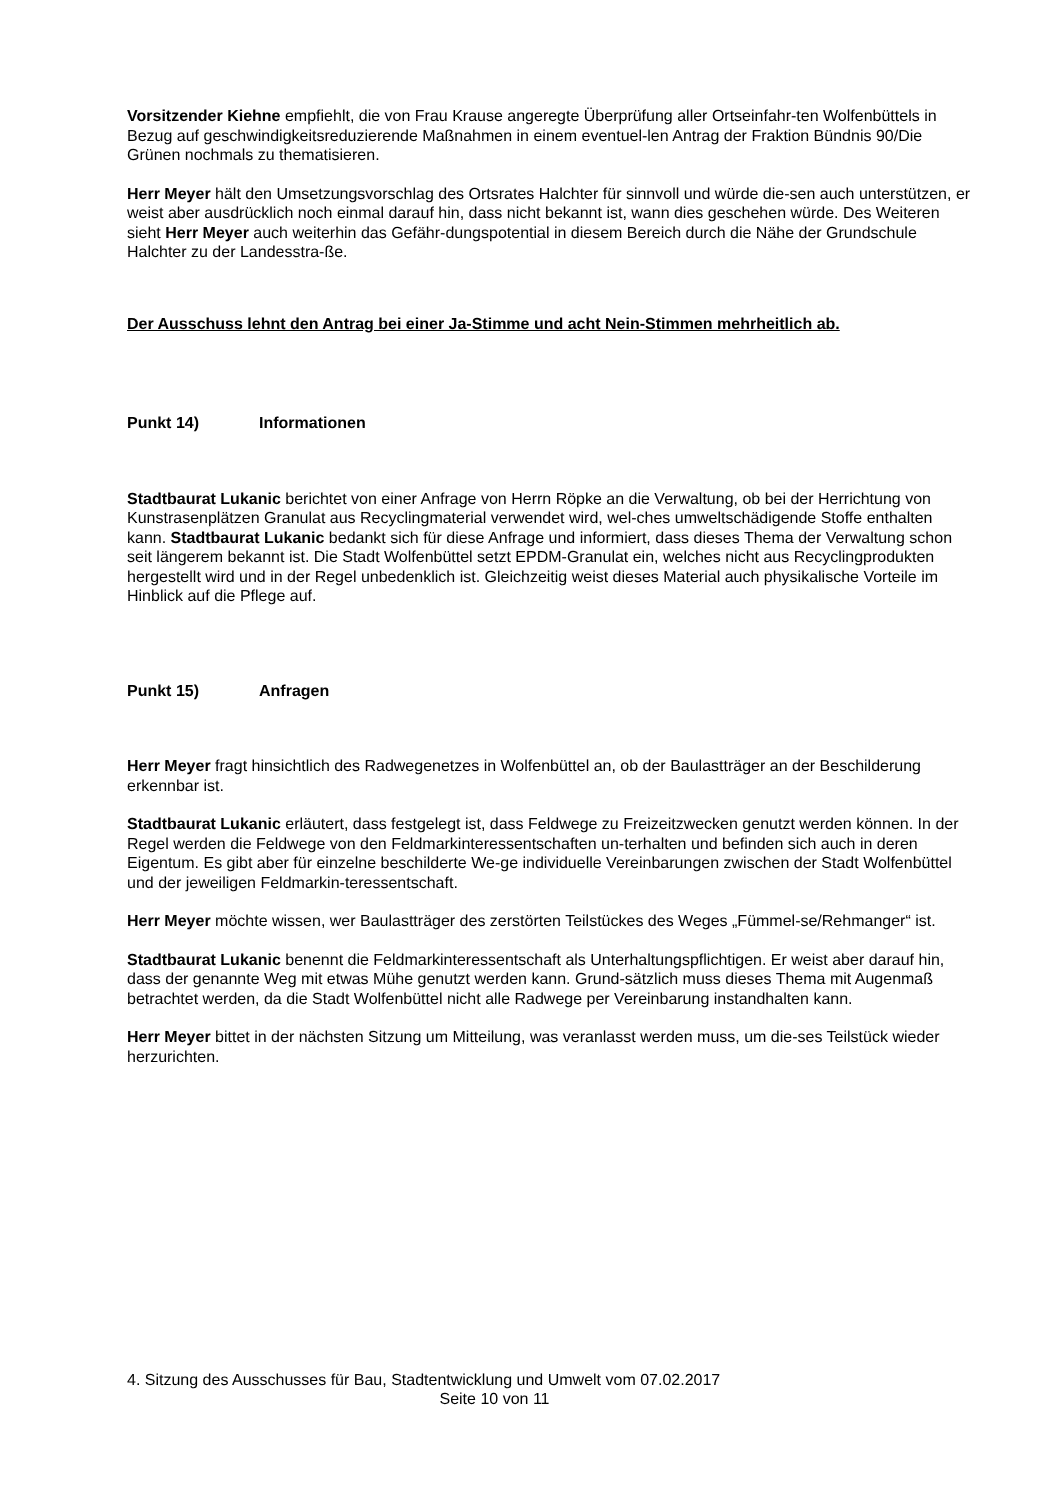Vorsitzender Kiehne empfiehlt, die von Frau Krause angeregte Überprüfung aller Ortseinfahr-ten Wolfenbüttels in Bezug auf geschwindigkeitsreduzierende Maßnahmen in einem eventuel-len Antrag der Fraktion Bündnis 90/Die Grünen nochmals zu thematisieren.
Herr Meyer hält den Umsetzungsvorschlag des Ortsrates Halchter für sinnvoll und würde die-sen auch unterstützen, er weist aber ausdrücklich noch einmal darauf hin, dass nicht bekannt ist, wann dies geschehen würde. Des Weiteren sieht Herr Meyer auch weiterhin das Gefähr-dungspotential in diesem Bereich durch die Nähe der Grundschule Halchter zu der Landesstra-ße.
Der Ausschuss lehnt den Antrag bei einer Ja-Stimme und acht Nein-Stimmen mehrheitlich ab.
Punkt 14) Informationen
Stadtbaurat Lukanic berichtet von einer Anfrage von Herrn Röpke an die Verwaltung, ob bei der Herrichtung von Kunstrasenplätzen Granulat aus Recyclingmaterial verwendet wird, wel-ches umweltschädigende Stoffe enthalten kann. Stadtbaurat Lukanic bedankt sich für diese Anfrage und informiert, dass dieses Thema der Verwaltung schon seit längerem bekannt ist. Die Stadt Wolfenbüttel setzt EPDM-Granulat ein, welches nicht aus Recyclingprodukten hergestellt wird und in der Regel unbedenklich ist. Gleichzeitig weist dieses Material auch physikalische Vorteile im Hinblick auf die Pflege auf.
Punkt 15) Anfragen
Herr Meyer fragt hinsichtlich des Radwegenetzes in Wolfenbüttel an, ob der Baulastträger an der Beschilderung erkennbar ist.
Stadtbaurat Lukanic erläutert, dass festgelegt ist, dass Feldwege zu Freizeitzwecken genutzt werden können. In der Regel werden die Feldwege von den Feldmarkinteressentschaften un-terhalten und befinden sich auch in deren Eigentum. Es gibt aber für einzelne beschilderte We-ge individuelle Vereinbarungen zwischen der Stadt Wolfenbüttel und der jeweiligen Feldmarkin-teressentschaft.
Herr Meyer möchte wissen, wer Baulastträger des zerstörten Teilstückes des Weges „Fümmel-se/Rehmanger“ ist.
Stadtbaurat Lukanic benennt die Feldmarkinteressentschaft als Unterhaltungspflichtigen. Er weist aber darauf hin, dass der genannte Weg mit etwas Mühe genutzt werden kann. Grund-sätzlich muss dieses Thema mit Augenmaß betrachtet werden, da die Stadt Wolfenbüttel nicht alle Radwege per Vereinbarung instandhalten kann.
Herr Meyer bittet in der nächsten Sitzung um Mitteilung, was veranlasst werden muss, um die-ses Teilstück wieder herzurichten.
4. Sitzung des Ausschusses für Bau, Stadtentwicklung und Umwelt vom 07.02.2017
Seite 10 von 11